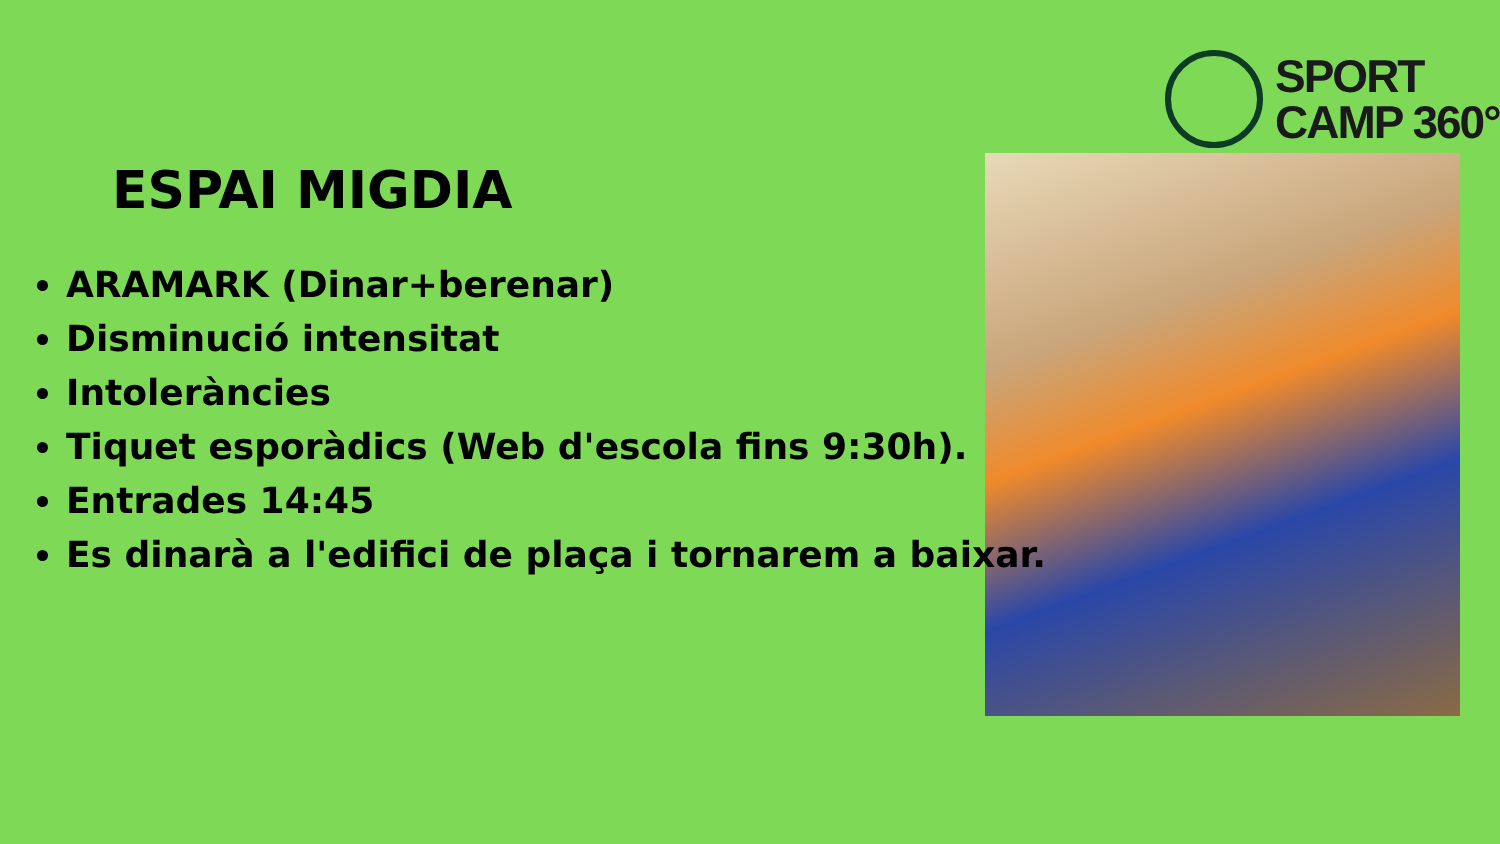SPORT
CAMP 360°
ESPAI MIGDIA
ARAMARK (Dinar+berenar)
Disminució intensitat
Intoleràncies
Tiquet esporàdics (Web d'escola fins 9:30h).
Entrades 14:45
Es dinarà a l'edifici de plaça i tornarem a baixar.